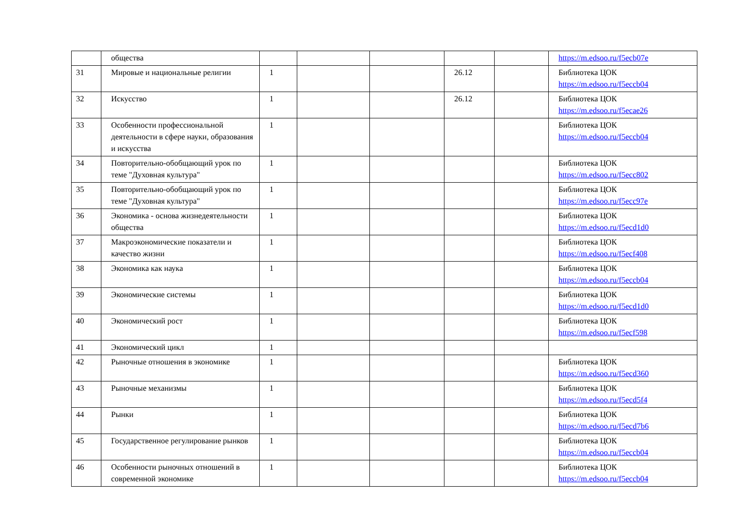| | общества | | | | | | https://m.edsoo.ru/f5ecb07e |
| 31 | Мировые и национальные религии | 1 | | | 26.12 | | Библиотека ЦОК https://m.edsoo.ru/f5eccb04 |
| 32 | Искусство | 1 | | | 26.12 | | Библиотека ЦОК https://m.edsoo.ru/f5ecae26 |
| 33 | Особенности профессиональной деятельности в сфере науки, образования и искусства | 1 | | | | | Библиотека ЦОК https://m.edsoo.ru/f5eccb04 |
| 34 | Повторительно-обобщающий урок по теме "Духовная культура" | 1 | | | | | Библиотека ЦОК https://m.edsoo.ru/f5ecc802 |
| 35 | Повторительно-обобщающий урок по теме "Духовная культура" | 1 | | | | | Библиотека ЦОК https://m.edsoo.ru/f5ecc97e |
| 36 | Экономика - основа жизнедеятельности общества | 1 | | | | | Библиотека ЦОК https://m.edsoo.ru/f5ecd1d0 |
| 37 | Макроэкономические показатели и качество жизни | 1 | | | | | Библиотека ЦОК https://m.edsoo.ru/f5ecf408 |
| 38 | Экономика как наука | 1 | | | | | Библиотека ЦОК https://m.edsoo.ru/f5eccb04 |
| 39 | Экономические системы | 1 | | | | | Библиотека ЦОК https://m.edsoo.ru/f5ecd1d0 |
| 40 | Экономический рост | 1 | | | | | Библиотека ЦОК https://m.edsoo.ru/f5ecf598 |
| 41 | Экономический цикл | 1 | | | | | |
| 42 | Рыночные отношения в экономике | 1 | | | | | Библиотека ЦОК https://m.edsoo.ru/f5ecd360 |
| 43 | Рыночные механизмы | 1 | | | | | Библиотека ЦОК https://m.edsoo.ru/f5ecd5f4 |
| 44 | Рынки | 1 | | | | | Библиотека ЦОК https://m.edsoo.ru/f5ecd7b6 |
| 45 | Государственное регулирование рынков | 1 | | | | | Библиотека ЦОК https://m.edsoo.ru/f5eccb04 |
| 46 | Особенности рыночных отношений в современной экономике | 1 | | | | | Библиотека ЦОК https://m.edsoo.ru/f5eccb04 |